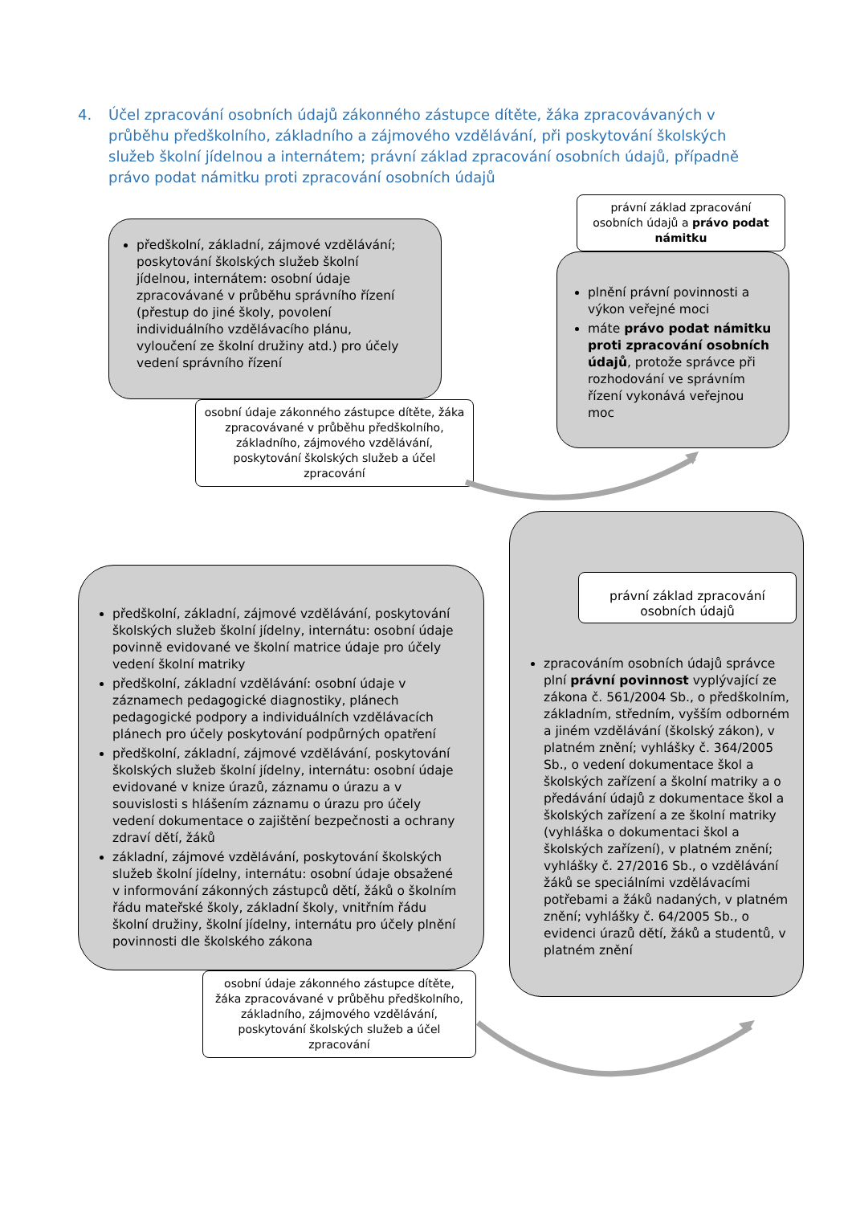4. Účel zpracování osobních údajů zákonného zástupce dítěte, žáka zpracovávaných v průběhu předškolního, základního a zájmového vzdělávání, při poskytování školských služeb školní jídelnou a internátem; právní základ zpracování osobních údajů, případně právo podat námitku proti zpracování osobních údajů
předškolní, základní, zájmové vzdělávání; poskytování školských služeb školní jídelnou, internátem: osobní údaje zpracovávané v průběhu správního řízení (přestup do jiné školy, povolení individuálního vzdělávacího plánu, vyloučení ze školní družiny atd.) pro účely vedení správního řízení
osobní údaje zákonného zástupce dítěte, žáka zpracovávané v průběhu předškolního, základního, zájmového vzdělávání, poskytování školských služeb a účel zpracování
právní základ zpracování osobních údajů a právo podat námitku
plnění právní povinnosti a výkon veřejné moci
máte právo podat námitku proti zpracování osobních údajů, protože správce při rozhodování ve správním řízení vykonává veřejnou moc
předškolní, základní, zájmové vzdělávání, poskytování školských služeb školní jídelny, internátu: osobní údaje povinně evidované ve školní matrice údaje pro účely vedení školní matriky
předškolní, základní vzdělávání: osobní údaje v záznamech pedagogické diagnostiky, plánech pedagogické podpory a individuálních vzdělávacích plánech pro účely poskytování podpůrných opatření
předškolní, základní, zájmové vzdělávání, poskytování školských služeb školní jídelny, internátu: osobní údaje evidované v knize úrazů, záznamu o úrazu a v souvislosti s hlášením záznamu o úrazu pro účely vedení dokumentace o zajištění bezpečnosti a ochrany zdraví dětí, žáků
základní, zájmové vzdělávání, poskytování školských služeb školní jídelny, internátu: osobní údaje obsažené v informování zákonných zástupců dětí, žáků o školním řádu mateřské školy, základní školy, vnitřním řádu školní družiny, školní jídelny, internátu pro účely plnění povinnosti dle školského zákona
osobní údaje zákonného zástupce dítěte, žáka zpracovávané v průběhu předškolního, základního, zájmového vzdělávání, poskytování školských služeb a účel zpracování
právní základ zpracování osobních údajů
zpracováním osobních údajů správce plní právní povinnost vyplývající ze zákona č. 561/2004 Sb., o předškolním, základním, středním, vyšším odborném a jiném vzdělávání (školský zákon), v platném znění; vyhlášky č. 364/2005 Sb., o vedení dokumentace škol a školských zařízení a školní matriky a o předávání údajů z dokumentace škol a školských zařízení a ze školní matriky (vyhláška o dokumentaci škol a školských zařízení), v platném znění; vyhlášky č. 27/2016 Sb., o vzdělávání žáků se speciálními vzdělávacími potřebami a žáků nadaných, v platném znění; vyhlášky č. 64/2005 Sb., o evidenci úrazů dětí, žáků a studentů, v platném znění